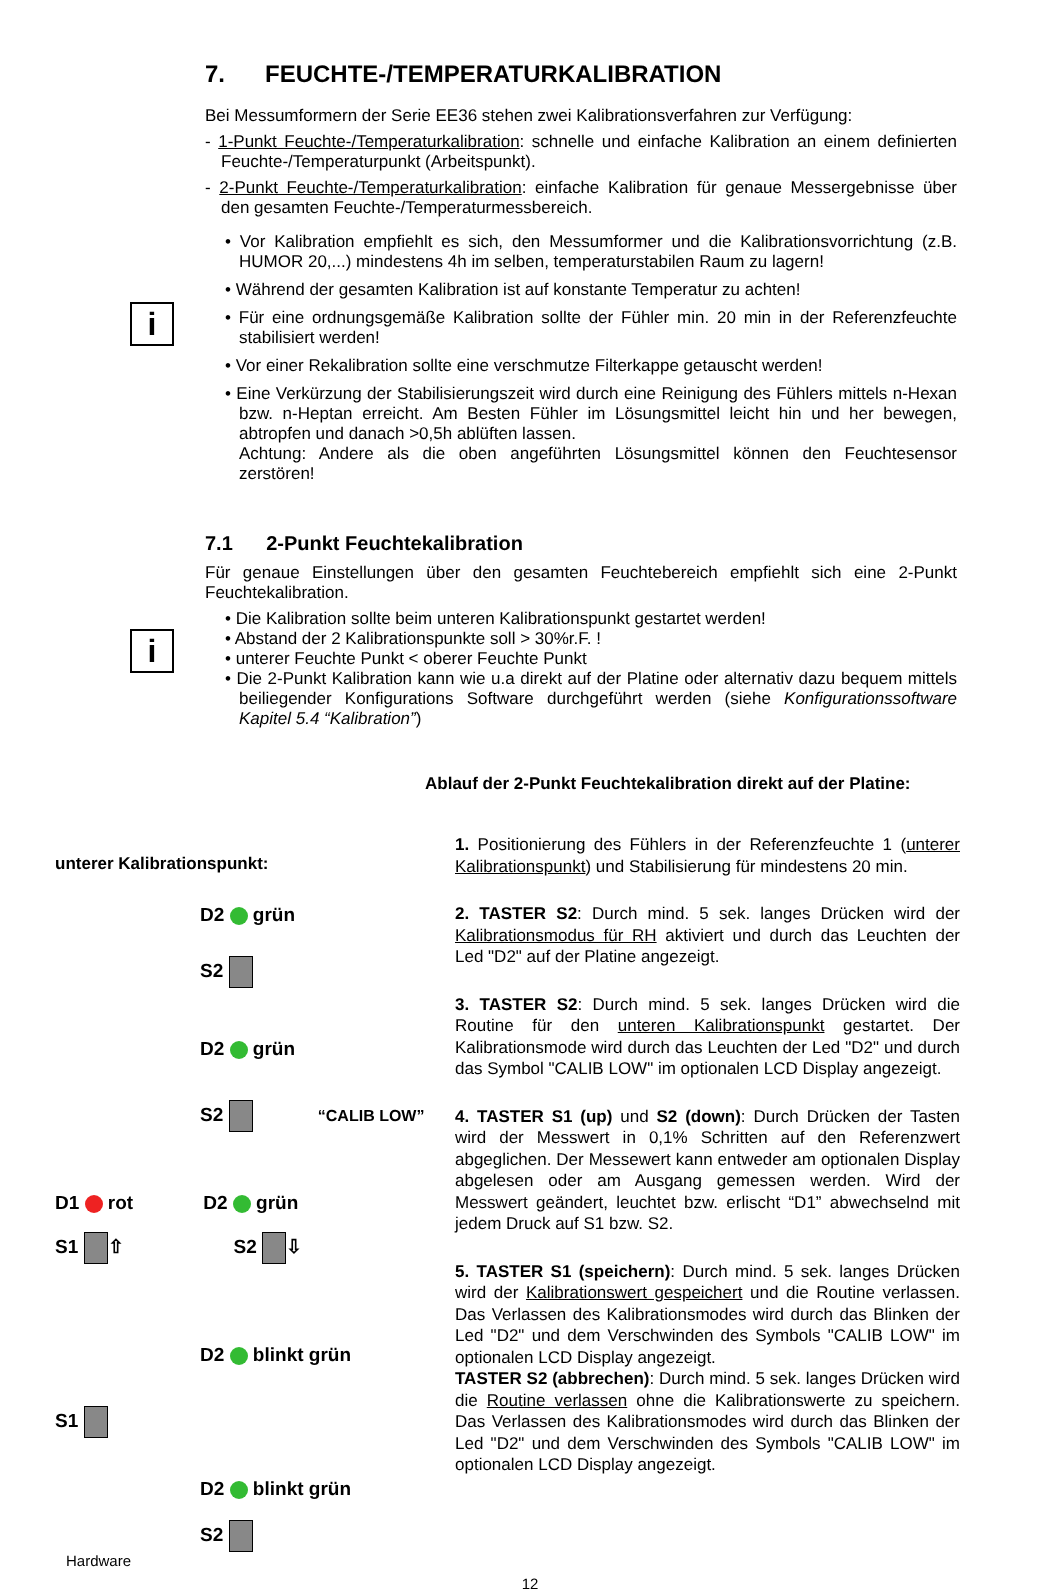7. FEUCHTE-/TEMPERATURKALIBRATION
Bei Messumformern der Serie EE36 stehen zwei Kalibrationsverfahren zur Verfügung:
- 1-Punkt Feuchte-/Temperaturkalibration: schnelle und einfache Kalibration an einem definierten Feuchte-/Temperaturpunkt (Arbeitspunkt).
- 2-Punkt Feuchte-/Temperaturkalibration: einfache Kalibration für genaue Messergebnisse über den gesamten Feuchte-/Temperaturmessbereich.
i
• Vor Kalibration empfiehlt es sich, den Messumformer und die Kalibrationsvorrichtung (z.B. HUMOR 20,...) mindestens 4h im selben, temperaturstabilen Raum zu lagern!
• Während der gesamten Kalibration ist auf konstante Temperatur zu achten!
• Für eine ordnungsgemäße Kalibration sollte der Fühler min. 20 min in der Referenzfeuchte stabilisiert werden!
• Vor einer Rekalibration sollte eine verschmutze Filterkappe getauscht werden!
• Eine Verkürzung der Stabilisierungszeit wird durch eine Reinigung des Fühlers mittels n-Hexan bzw. n-Heptan erreicht. Am Besten Fühler im Lösungsmittel leicht hin und her bewegen, abtropfen und danach >0,5h ablüften lassen.
Achtung: Andere als die oben angeführten Lösungsmittel können den Feuchtesensor zerstören!
7.1 2-Punkt Feuchtekalibration
Für genaue Einstellungen über den gesamten Feuchtebereich empfiehlt sich eine 2-Punkt Feuchtekalibration.
i
• Die Kalibration sollte beim unteren Kalibrationspunkt gestartet werden!
• Abstand der 2 Kalibrationspunkte soll > 30%r.F. !
• unterer Feuchte Punkt < oberer Feuchte Punkt
• Die 2-Punkt Kalibration kann wie u.a direkt auf der Platine oder alternativ dazu bequem mittels beiliegender Konfigurations Software durchgeführt werden (siehe Konfigurationssoftware Kapitel 5.4 “Kalibration”)
Ablauf der 2-Punkt Feuchtekalibration direkt auf der Platine:
unterer Kalibrationspunkt:
D2 grün
S2
D2 grün
S2 “CALIB LOW”
D1 rot D2 grün
S1 ⇧ S2 ⇩
D2 blinkt grün
S1
D2 blinkt grün
S2
1. Positionierung des Fühlers in der Referenzfeuchte 1 (unterer Kalibrationspunkt) und Stabilisierung für mindestens 20 min.
2. TASTER S2: Durch mind. 5 sek. langes Drücken wird der Kalibrationsmodus für RH aktiviert und durch das Leuchten der Led "D2" auf der Platine angezeigt.
3. TASTER S2: Durch mind. 5 sek. langes Drücken wird die Routine für den unteren Kalibrationspunkt gestartet. Der Kalibrationsmode wird durch das Leuchten der Led "D2" und durch das Symbol "CALIB LOW" im optionalen LCD Display angezeigt.
4. TASTER S1 (up) und S2 (down): Durch Drücken der Tasten wird der Messwert in 0,1% Schritten auf den Referenzwert abgeglichen. Der Messewert kann entweder am optionalen Display abgelesen oder am Ausgang gemessen werden. Wird der Messwert geändert, leuchtet bzw. erlischt “D1” abwechselnd mit jedem Druck auf S1 bzw. S2.
5. TASTER S1 (speichern): Durch mind. 5 sek. langes Drücken wird der Kalibrationswert gespeichert und die Routine verlassen. Das Verlassen des Kalibrationsmodes wird durch das Blinken der Led "D2" und dem Verschwinden des Symbols "CALIB LOW" im optionalen LCD Display angezeigt.
TASTER S2 (abbrechen): Durch mind. 5 sek. langes Drücken wird die Routine verlassen ohne die Kalibrationswerte zu speichern. Das Verlassen des Kalibrationsmodes wird durch das Blinken der Led "D2" und dem Verschwinden des Symbols "CALIB LOW" im optionalen LCD Display angezeigt.
Hardware
12